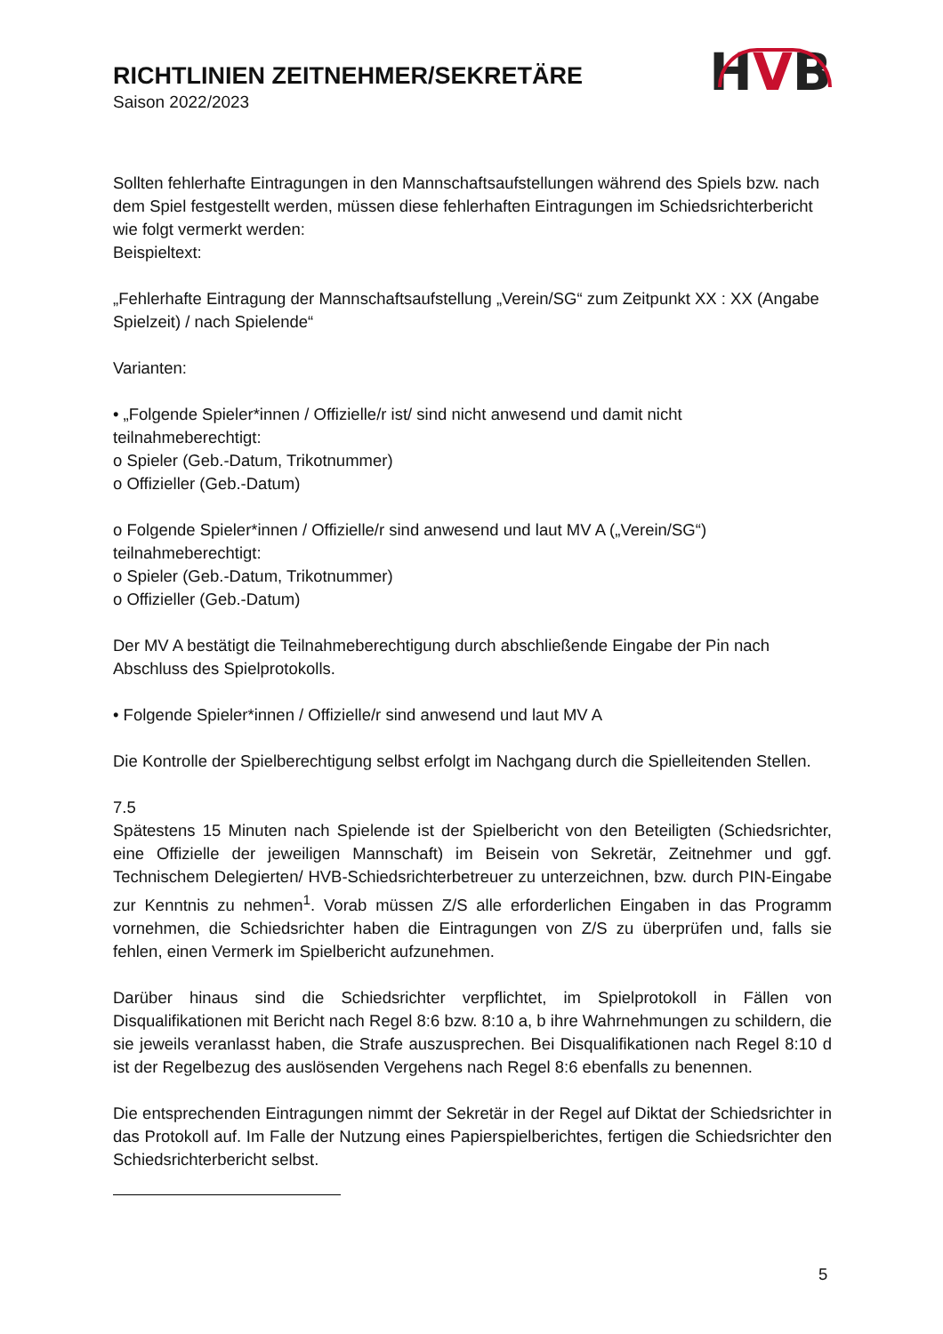RICHTLINIEN ZEITNEHMER/SEKRETÄRE
Saison 2022/2023
HVB
Sollten fehlerhafte Eintragungen in den Mannschaftsaufstellungen während des Spiels bzw. nach dem Spiel festgestellt werden, müssen diese fehlerhaften Eintragungen im Schiedsrichterbericht wie folgt vermerkt werden:
Beispieltext:
„Fehlerhafte Eintragung der Mannschaftsaufstellung „Verein/SG“ zum Zeitpunkt XX : XX (Angabe Spielzeit) / nach Spielende“
Varianten:
• „Folgende Spieler*innen / Offizielle/r ist/ sind nicht anwesend und damit nicht teilnahmeberechtigt:
o Spieler (Geb.-Datum, Trikotnummer)
o Offizieller (Geb.-Datum)
o Folgende Spieler*innen / Offizielle/r sind anwesend und laut MV A („Verein/SG“) teilnahmeberechtigt:
o Spieler (Geb.-Datum, Trikotnummer)
o Offizieller (Geb.-Datum)
Der MV A bestätigt die Teilnahmeberechtigung durch abschließende Eingabe der Pin nach Abschluss des Spielprotokolls.
• Folgende Spieler*innen / Offizielle/r sind anwesend und laut MV A
Die Kontrolle der Spielberechtigung selbst erfolgt im Nachgang durch die Spielleitenden Stellen.
7.5
Spätestens 15 Minuten nach Spielende ist der Spielbericht von den Beteiligten (Schiedsrichter, eine Offizielle der jeweiligen Mannschaft) im Beisein von Sekretär, Zeitnehmer und ggf. Technischem Delegierten/ HVB-Schiedsrichterbetreuer zu unterzeichnen, bzw. durch PIN-Eingabe zur Kenntnis zu nehmen<sup>1</sup>. Vorab müssen Z/S alle erforderlichen Eingaben in das Programm vornehmen, die Schiedsrichter haben die Eintragungen von Z/S zu überprüfen und, falls sie fehlen, einen Vermerk im Spielbericht aufzunehmen.
Darüber hinaus sind die Schiedsrichter verpflichtet, im Spielprotokoll in Fällen von Disqualifikationen mit Bericht nach Regel 8:6 bzw. 8:10 a, b ihre Wahrnehmungen zu schildern, die sie jeweils veranlasst haben, die Strafe auszusprechen. Bei Disqualifikationen nach Regel 8:10 d ist der Regelbezug des auslösenden Vergehens nach Regel 8:6 ebenfalls zu benennen.
Die entsprechenden Eintragungen nimmt der Sekretär in der Regel auf Diktat der Schiedsrichter in das Protokoll auf. Im Falle der Nutzung eines Papierspielberichtes, fertigen die Schiedsrichter den Schiedsrichterbericht selbst.
5